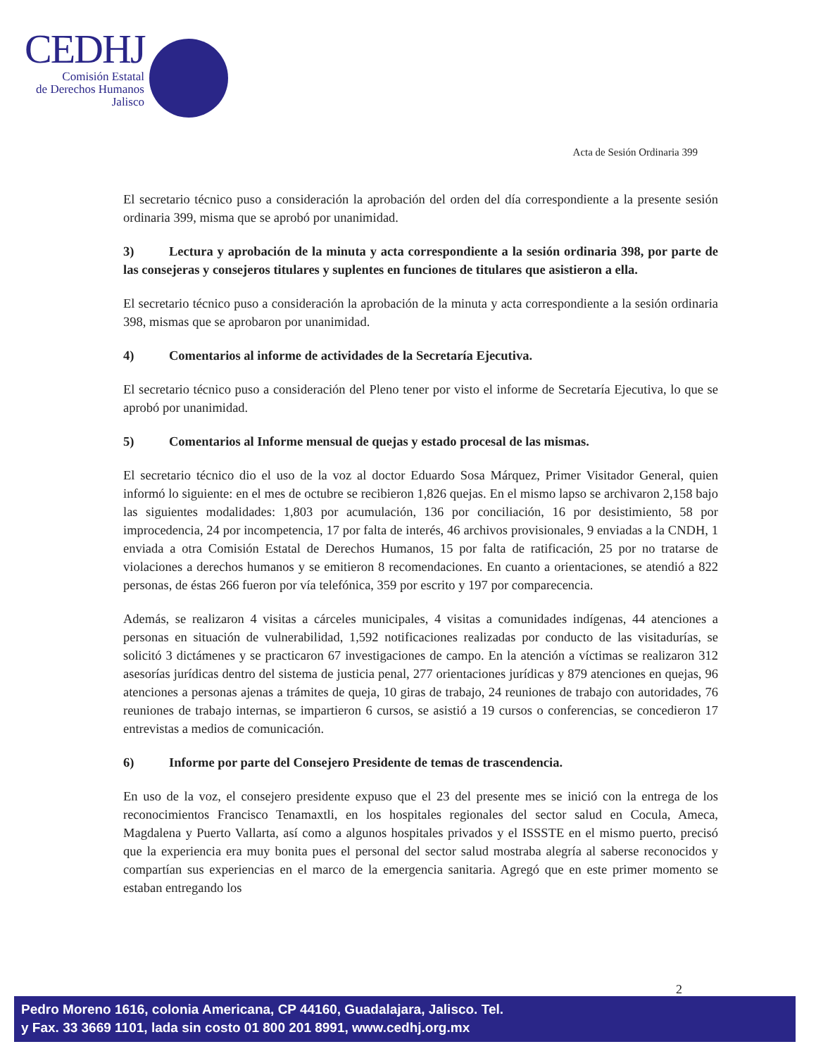CEDHJ
Comisión Estatal
de Derechos Humanos
Jalisco
Acta de Sesión Ordinaria 399
El secretario técnico puso a consideración la aprobación del orden del día correspondiente a la presente sesión ordinaria 399, misma que se aprobó por unanimidad.
3) Lectura y aprobación de la minuta y acta correspondiente a la sesión ordinaria 398, por parte de las consejeras y consejeros titulares y suplentes en funciones de titulares que asistieron a ella.
El secretario técnico puso a consideración la aprobación de la minuta y acta correspondiente a la sesión ordinaria 398, mismas que se aprobaron por unanimidad.
4) Comentarios al informe de actividades de la Secretaría Ejecutiva.
El secretario técnico puso a consideración del Pleno tener por visto el informe de Secretaría Ejecutiva, lo que se aprobó por unanimidad.
5) Comentarios al Informe mensual de quejas y estado procesal de las mismas.
El secretario técnico dio el uso de la voz al doctor Eduardo Sosa Márquez, Primer Visitador General, quien informó lo siguiente: en el mes de octubre se recibieron 1,826 quejas. En el mismo lapso se archivaron 2,158 bajo las siguientes modalidades: 1,803 por acumulación, 136 por conciliación, 16 por desistimiento, 58 por improcedencia, 24 por incompetencia, 17 por falta de interés, 46 archivos provisionales, 9 enviadas a la CNDH, 1 enviada a otra Comisión Estatal de Derechos Humanos, 15 por falta de ratificación, 25 por no tratarse de violaciones a derechos humanos y se emitieron 8 recomendaciones. En cuanto a orientaciones, se atendió a 822 personas, de éstas 266 fueron por vía telefónica, 359 por escrito y 197 por comparecencia.
Además, se realizaron 4 visitas a cárceles municipales, 4 visitas a comunidades indígenas, 44 atenciones a personas en situación de vulnerabilidad, 1,592 notificaciones realizadas por conducto de las visitadurías, se solicitó 3 dictámenes y se practicaron 67 investigaciones de campo. En la atención a víctimas se realizaron 312 asesorías jurídicas dentro del sistema de justicia penal, 277 orientaciones jurídicas y 879 atenciones en quejas, 96 atenciones a personas ajenas a trámites de queja, 10 giras de trabajo, 24 reuniones de trabajo con autoridades, 76 reuniones de trabajo internas, se impartieron 6 cursos, se asistió a 19 cursos o conferencias, se concedieron 17 entrevistas a medios de comunicación.
6) Informe por parte del Consejero Presidente de temas de trascendencia.
En uso de la voz, el consejero presidente expuso que el 23 del presente mes se inició con la entrega de los reconocimientos Francisco Tenamaxtli, en los hospitales regionales del sector salud en Cocula, Ameca, Magdalena y Puerto Vallarta, así como a algunos hospitales privados y el ISSSTE en el mismo puerto, precisó que la experiencia era muy bonita pues el personal del sector salud mostraba alegría al saberse reconocidos y compartían sus experiencias en el marco de la emergencia sanitaria. Agregó que en este primer momento se estaban entregando los
2
Pedro Moreno 1616, colonia Americana, CP 44160, Guadalajara, Jalisco. Tel.
y Fax. 33 3669 1101, lada sin costo 01 800 201 8991, www.cedhj.org.mx